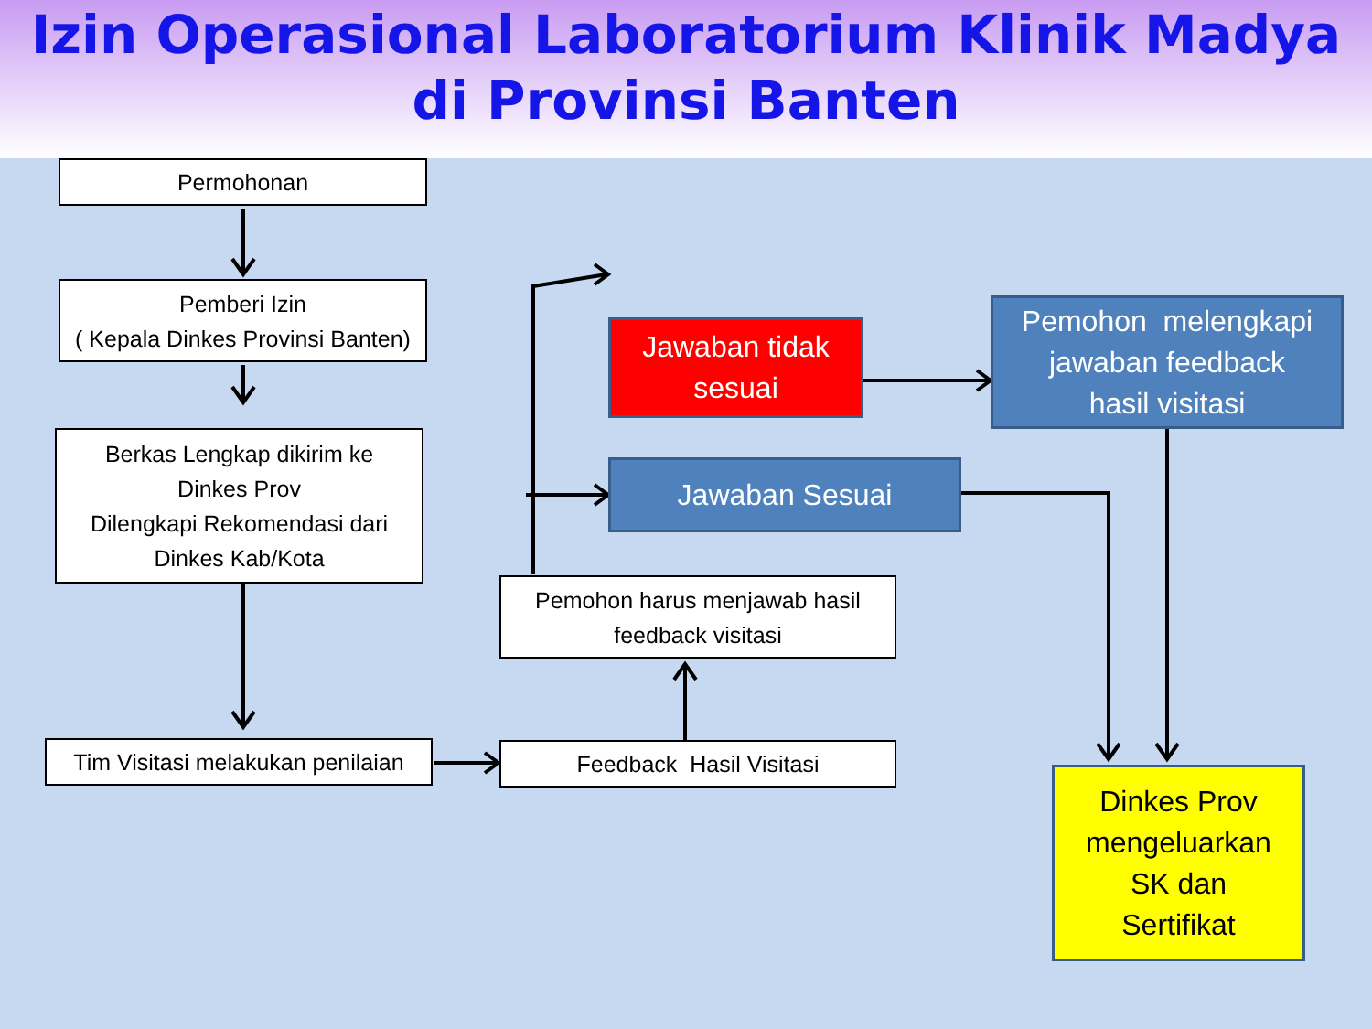Izin Operasional Laboratorium Klinik Madya
di Provinsi Banten
Permohonan
Pemberi Izin
( Kepala Dinkes Provinsi Banten)
Berkas Lengkap dikirim ke
Dinkes Prov
Dilengkapi Rekomendasi dari
Dinkes Kab/Kota
Tim Visitasi melakukan penilaian
Feedback Hasil Visitasi
Pemohon harus menjawab hasil
feedback visitasi
Jawaban tidak
sesuai
Jawaban Sesuai
Pemohon melengkapi
jawaban feedback
hasil visitasi
Dinkes Prov
mengeluarkan
SK dan
Sertifikat